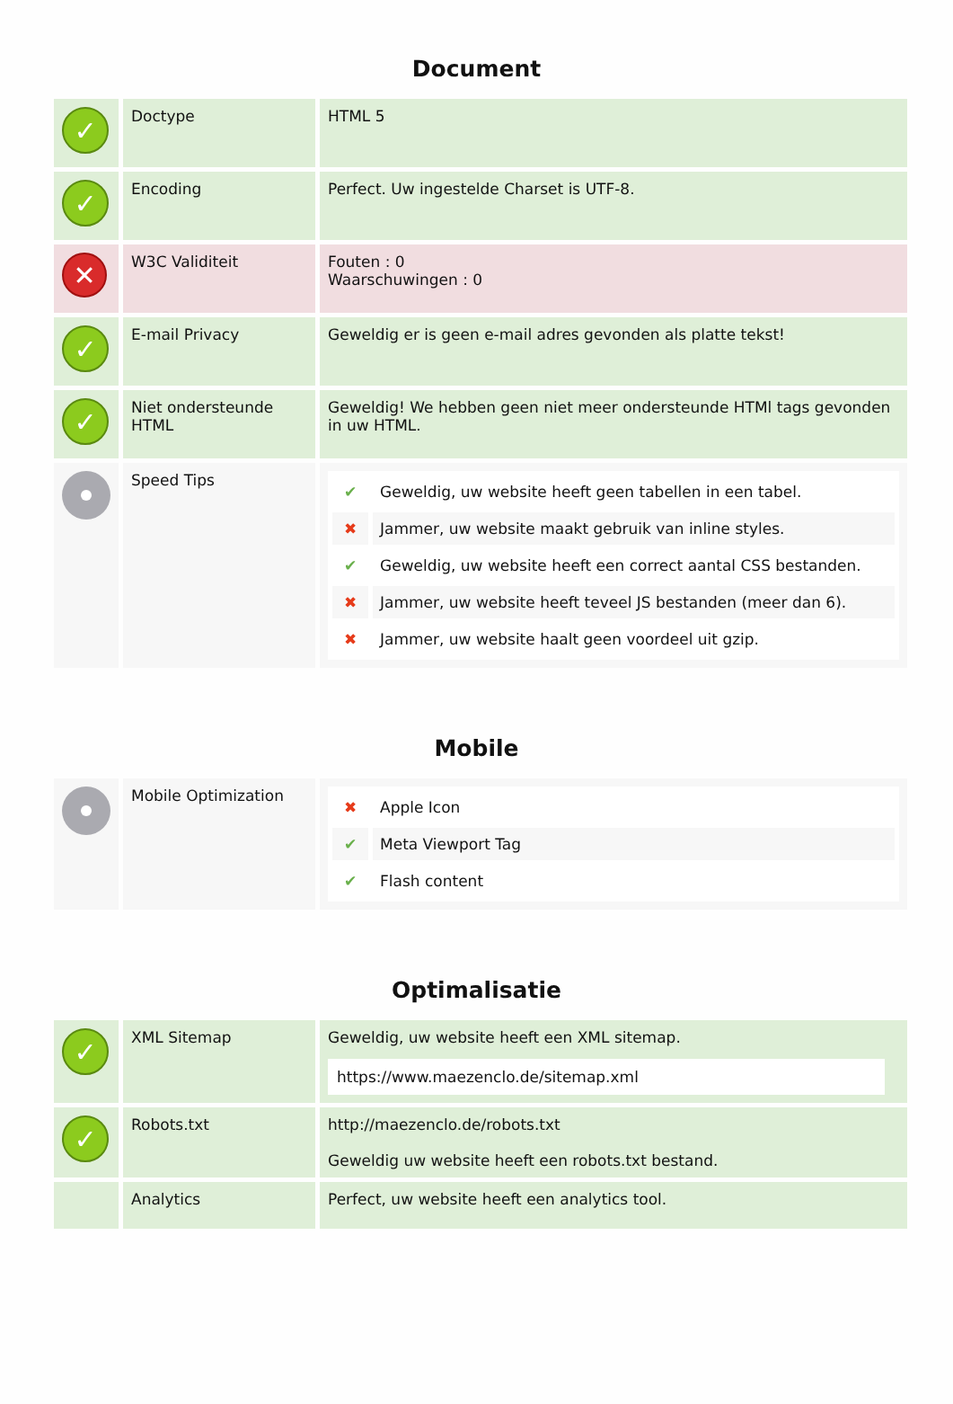Document
| ✓ | Doctype | HTML 5 |
| ✓ | Encoding | Perfect. Uw ingestelde Charset is UTF-8. |
| ✕ | W3C Validiteit | Fouten : 0 Waarschuwingen : 0 |
| ✓ | E-mail Privacy | Geweldig er is geen e-mail adres gevonden als platte tekst! |
| ✓ | Niet ondersteunde HTML | Geweldig! We hebben geen niet meer ondersteunde HTMl tags gevonden in uw HTML. |
| | Speed Tips | / ✔ / Geweldig, uw website heeft geen tabellen in een tabel. / / ✖ / Jammer, uw website maakt gebruik van inline styles. / / ✔ / Geweldig, uw website heeft een correct aantal CSS bestanden. / / ✖ / Jammer, uw website heeft teveel JS bestanden (meer dan 6). / / ✖ / Jammer, uw website haalt geen voordeel uit gzip. / |
Mobile
| | Mobile Optimization | / ✖ / Apple Icon / / ✔ / Meta Viewport Tag / / ✔ / Flash content / |
Optimalisatie
| ✓ | XML Sitemap | Geweldig, uw website heeft een XML sitemap. https://www.maezenclo.de/sitemap.xml |
| ✓ | Robots.txt | http://maezenclo.de/robots.txt Geweldig uw website heeft een robots.txt bestand. |
| | Analytics | Perfect, uw website heeft een analytics tool. |